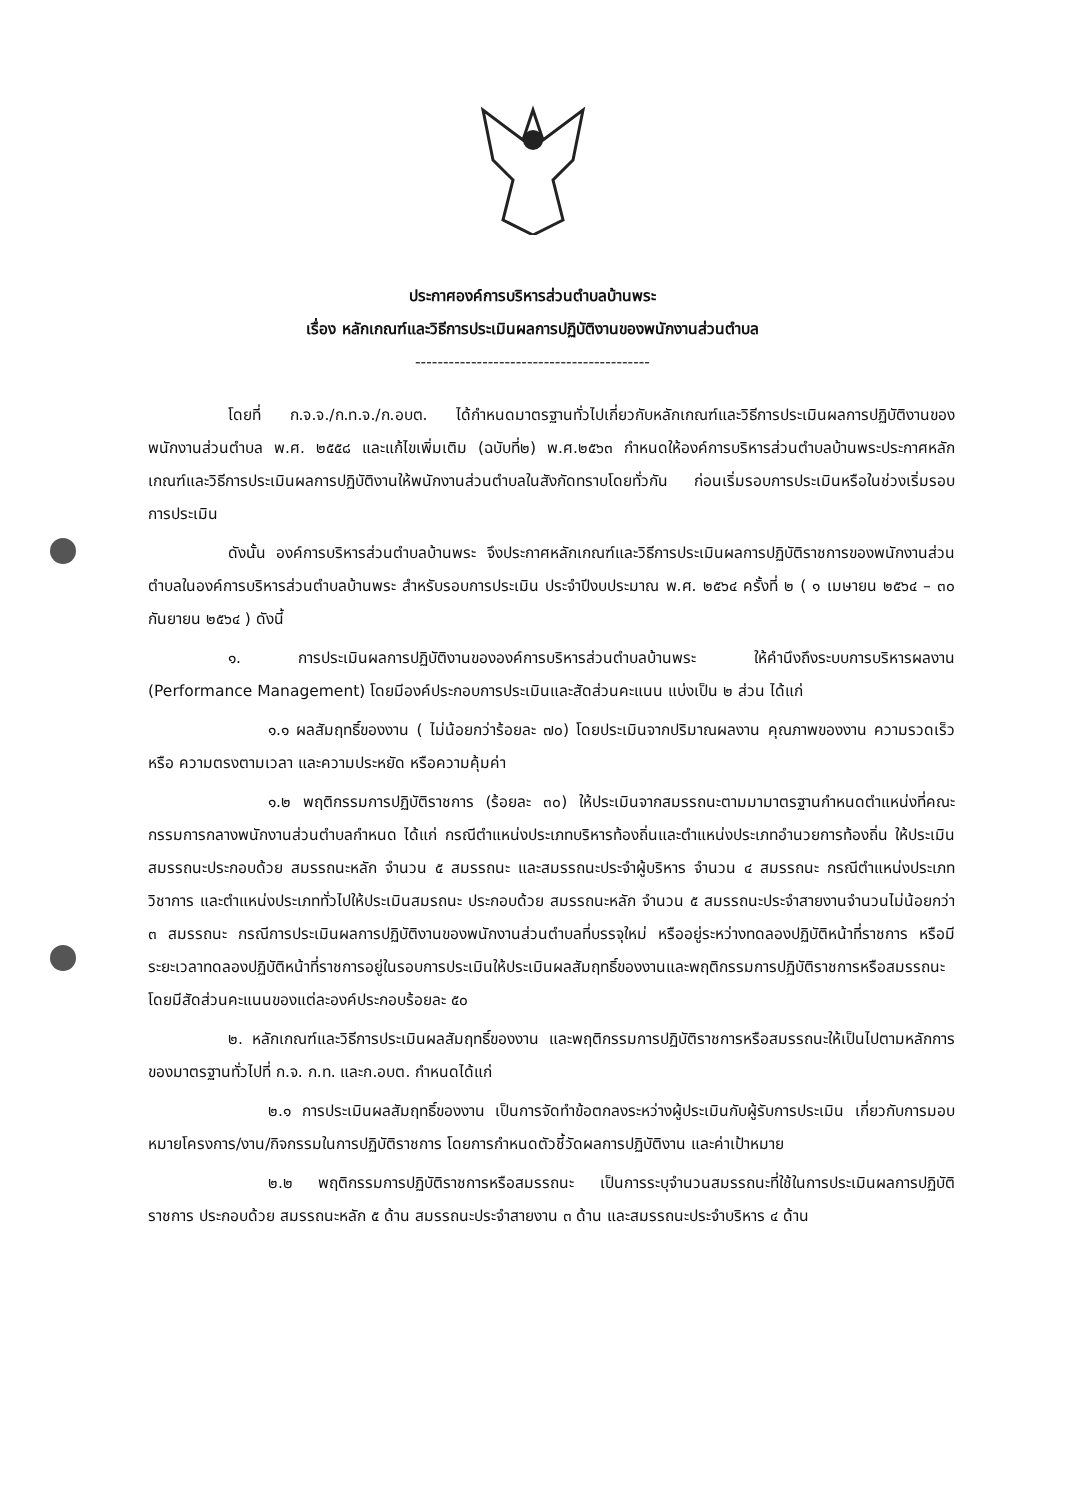ประกาศองค์การบริหารส่วนตำบลบ้านพระ
เรื่อง หลักเกณฑ์และวิธีการประเมินผลการปฏิบัติงานของพนักงานส่วนตำบล
------------------------------------------
โดยที่ ก.จ.จ./ก.ท.จ./ก.อบต. ได้กำหนดมาตรฐานทั่วไปเกี่ยวกับหลักเกณฑ์และวิธีการประเมินผลการปฏิบัติงานของพนักงานส่วนตำบล พ.ศ. ๒๕๕๘ และแก้ไขเพิ่มเติม (ฉบับที่๒) พ.ศ.๒๕๖๓ กำหนดให้องค์การบริหารส่วนตำบลบ้านพระประกาศหลักเกณฑ์และวิธีการประเมินผลการปฏิบัติงานให้พนักงานส่วนตำบลในสังกัดทราบโดยทั่วกัน ก่อนเริ่มรอบการประเมินหรือในช่วงเริ่มรอบการประเมิน
ดังนั้น องค์การบริหารส่วนตำบลบ้านพระ จึงประกาศหลักเกณฑ์และวิธีการประเมินผลการปฏิบัติราชการของพนักงานส่วนตำบลในองค์การบริหารส่วนตำบลบ้านพระ สำหรับรอบการประเมิน ประจำปีงบประมาณ พ.ศ. ๒๕๖๔ ครั้งที่ ๒ ( ๑ เมษายน ๒๕๖๔ – ๓๐ กันยายน ๒๕๖๔ ) ดังนี้
๑. การประเมินผลการปฏิบัติงานขององค์การบริหารส่วนตำบลบ้านพระ ให้คำนึงถึงระบบการบริหารผลงาน (Performance Management) โดยมีองค์ประกอบการประเมินและสัดส่วนคะแนน แบ่งเป็น ๒ ส่วน ได้แก่
๑.๑ ผลสัมฤทธิ์ของงาน ( ไม่น้อยกว่าร้อยละ ๗๐) โดยประเมินจากปริมาณผลงาน คุณภาพของงาน ความรวดเร็ว หรือ ความตรงตามเวลา และความประหยัด หรือความคุ้มค่า
๑.๒ พฤติกรรมการปฏิบัติราชการ (ร้อยละ ๓๐) ให้ประเมินจากสมรรถนะตามมามาตรฐานกำหนดตำแหน่งที่คณะกรรมการกลางพนักงานส่วนตำบลกำหนด ได้แก่ กรณีตำแหน่งประเภทบริหารท้องถิ่นและตำแหน่งประเภทอำนวยการท้องถิ่น ให้ประเมินสมรรถนะประกอบด้วย สมรรถนะหลัก จำนวน ๕ สมรรถนะ และสมรรถนะประจำผู้บริหาร จำนวน ๔ สมรรถนะ กรณีตำแหน่งประเภทวิชาการ และตำแหน่งประเภททั่วไปให้ประเมินสมรถนะ ประกอบด้วย สมรรถนะหลัก จำนวน ๕ สมรรถนะประจำสายงานจำนวนไม่น้อยกว่า ๓ สมรรถนะ กรณีการประเมินผลการปฏิบัติงานของพนักงานส่วนตำบลที่บรรจุใหม่ หรืออยู่ระหว่างทดลองปฏิบัติหน้าที่ราชการ หรือมีระยะเวลาทดลองปฏิบัติหน้าที่ราชการอยู่ในรอบการประเมินให้ประเมินผลสัมฤทธิ์ของงานและพฤติกรรมการปฏิบัติราชการหรือสมรรถนะโดยมีสัดส่วนคะแนนของแต่ละองค์ประกอบร้อยละ ๕๐
๒. หลักเกณฑ์และวิธีการประเมินผลสัมฤทธิ์ของงาน และพฤติกรรมการปฏิบัติราชการหรือสมรรถนะให้เป็นไปตามหลักการของมาตรฐานทั่วไปที่ ก.จ. ก.ท. และก.อบต. กำหนดได้แก่
๒.๑ การประเมินผลสัมฤทธิ์ของงาน เป็นการจัดทำข้อตกลงระหว่างผู้ประเมินกับผู้รับการประเมิน เกี่ยวกับการมอบหมายโครงการ/งาน/กิจกรรมในการปฏิบัติราชการ โดยการกำหนดตัวชี้วัดผลการปฏิบัติงาน และค่าเป้าหมาย
๒.๒ พฤติกรรมการปฏิบัติราชการหรือสมรรถนะ เป็นการระบุจำนวนสมรรถนะที่ใช้ในการประเมินผลการปฏิบัติราชการ ประกอบด้วย สมรรถนะหลัก ๕ ด้าน สมรรถนะประจำสายงาน ๓ ด้าน และสมรรถนะประจำบริหาร ๔ ด้าน